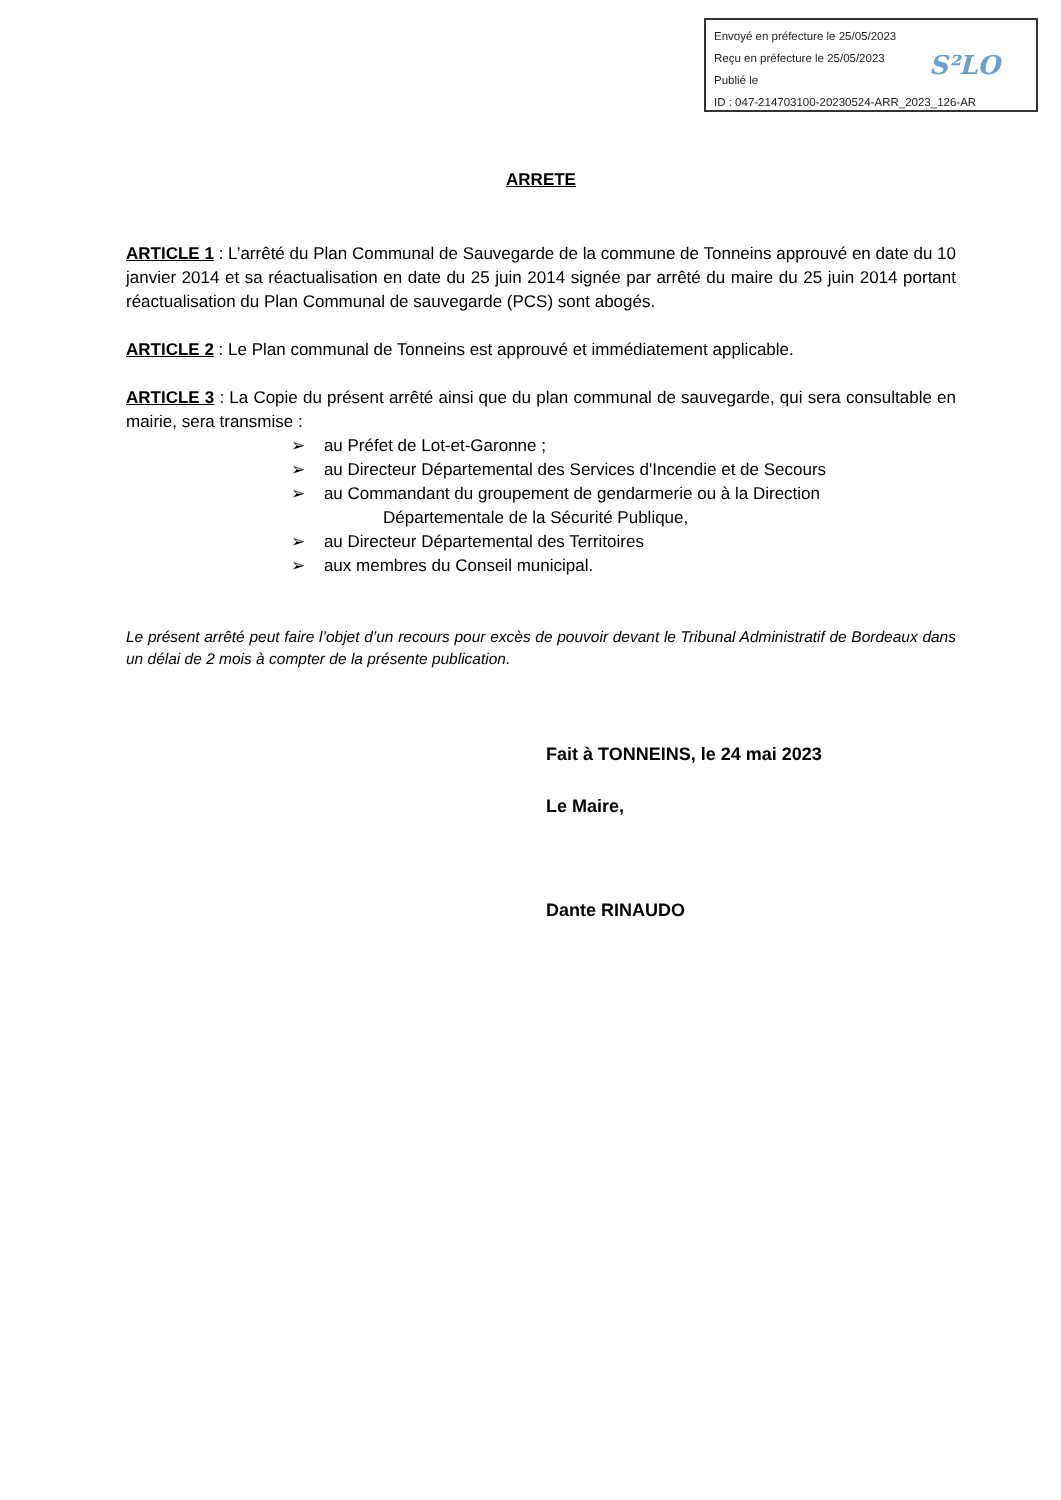Envoyé en préfecture le 25/05/2023
Reçu en préfecture le 25/05/2023
Publié le
ID : 047-214703100-20230524-ARR_2023_126-AR
S²LO
ARRETE
ARTICLE 1 : L’arrêté du Plan Communal de Sauvegarde de la commune de Tonneins approuvé en date du 10 janvier 2014 et sa réactualisation en date du 25 juin 2014 signée par arrêté du maire du 25 juin 2014 portant réactualisation du Plan Communal de sauvegarde (PCS) sont abogés.
ARTICLE 2 : Le Plan communal de Tonneins est approuvé et immédiatement applicable.
ARTICLE 3 : La Copie du présent arrêté ainsi que du plan communal de sauvegarde, qui sera consultable en mairie, sera transmise :
➢ au Préfet de Lot-et-Garonne ;
➢ au Directeur Départemental des Services d'Incendie et de Secours
➢ au Commandant du groupement de gendarmerie ou à la Direction
Départementale de la Sécurité Publique,
➢ au Directeur Départemental des Territoires
➢ aux membres du Conseil municipal.
Le présent arrêté peut faire l’objet d’un recours pour excès de pouvoir devant le Tribunal Administratif de Bordeaux dans un délai de 2 mois à compter de la présente publication.
Fait à TONNEINS, le 24 mai 2023
Le Maire,
Dante RINAUDO